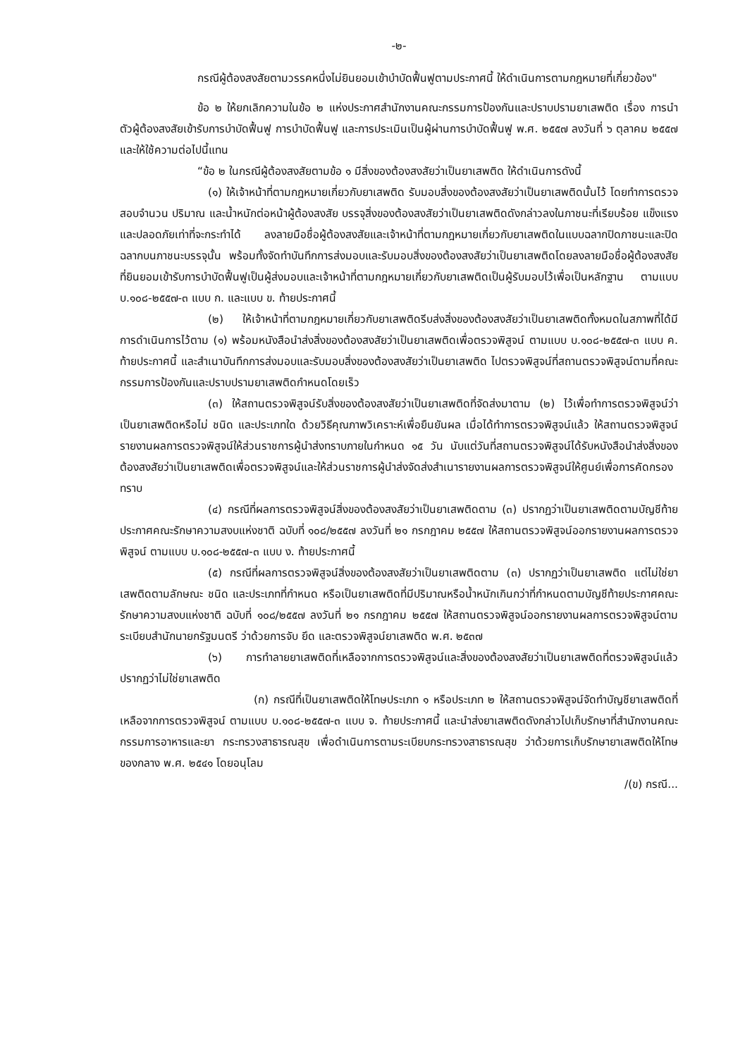-๒-
กรณีผู้ต้องสงสัยตามวรรคหนึ่งไม่ยินยอมเข้าบำบัดฟื้นฟูตามประกาศนี้ ให้ดำเนินการตามกฎหมายที่เกี่ยวข้อง"
ข้อ ๒ ให้ยกเลิกความในข้อ ๒ แห่งประกาศสำนักงานคณะกรรมการป้องกันและปราบปรามยาเสพติด เรื่อง การนำตัวผู้ต้องสงสัยเข้ารับการบำบัดฟื้นฟู การบำบัดฟื้นฟู และการประเมินเป็นผู้ผ่านการบำบัดฟื้นฟู พ.ศ. ๒๕๕๗ ลงวันที่ ๖ ตุลาคม ๒๕๕๗ และให้ใช้ความต่อไปนี้แทน
“ข้อ ๒ ในกรณีผู้ต้องสงสัยตามข้อ ๑ มีสิ่งของต้องสงสัยว่าเป็นยาเสพติด ให้ดำเนินการดังนี้
(๑) ให้เจ้าหน้าที่ตามกฎหมายเกี่ยวกับยาเสพติด รับมอบสิ่งของต้องสงสัยว่าเป็นยาเสพติดนั้นไว้ โดยทำการตรวจสอบจำนวน ปริมาณ และน้ำหนักต่อหน้าผู้ต้องสงสัย บรรจุสิ่งของต้องสงสัยว่าเป็นยาเสพติดดังกล่าวลงในภาชนะที่เรียบร้อย แข็งแรง และปลอดภัยเท่าที่จะกระทำได้ ลงลายมือชื่อผู้ต้องสงสัยและเจ้าหน้าที่ตามกฎหมายเกี่ยวกับยาเสพติดในแบบฉลากปิดภาชนะและปิดฉลากบนภาชนะบรรจุนั้น พร้อมทั้งจัดทำบันทึกการส่งมอบและรับมอบสิ่งของต้องสงสัยว่าเป็นยาเสพติดโดยลงลายมือชื่อผู้ต้องสงสัยที่ยินยอมเข้ารับการบำบัดฟื้นฟูเป็นผู้ส่งมอบและเจ้าหน้าที่ตามกฎหมายเกี่ยวกับยาเสพติดเป็นผู้รับมอบไว้เพื่อเป็นหลักฐาน ตามแบบ บ.๑๐๘-๒๕๕๗-๓ แบบ ก. และแบบ ข. ท้ายประกาศนี้
(๒) ให้เจ้าหน้าที่ตามกฎหมายเกี่ยวกับยาเสพติดรีบส่งสิ่งของต้องสงสัยว่าเป็นยาเสพติดทั้งหมดในสภาพที่ได้มีการดำเนินการไว้ตาม (๑) พร้อมหนังสือนำส่งสิ่งของต้องสงสัยว่าเป็นยาเสพติดเพื่อตรวจพิสูจน์ ตามแบบ บ.๑๐๘-๒๕๕๗-๓ แบบ ค. ท้ายประกาศนี้ และสำเนาบันทึกการส่งมอบและรับมอบสิ่งของต้องสงสัยว่าเป็นยาเสพติด ไปตรวจพิสูจน์ที่สถานตรวจพิสูจน์ตามที่คณะกรรมการป้องกันและปราบปรามยาเสพติดกำหนดโดยเร็ว
(๓) ให้สถานตรวจพิสูจน์รับสิ่งของต้องสงสัยว่าเป็นยาเสพติดที่จัดส่งมาตาม (๒) ไว้เพื่อทำการตรวจพิสูจน์ว่าเป็นยาเสพติดหรือไม่ ชนิด และประเภทใด ด้วยวิธีคุณภาพวิเคราะห์เพื่อยืนยันผล เมื่อได้ทำการตรวจพิสูจน์แล้ว ให้สถานตรวจพิสูจน์รายงานผลการตรวจพิสูจน์ให้ส่วนราชการผู้นำส่งทราบภายในกำหนด ๑๕ วัน นับแต่วันที่สถานตรวจพิสูจน์ได้รับหนังสือนำส่งสิ่งของต้องสงสัยว่าเป็นยาเสพติดเพื่อตรวจพิสูจน์และให้ส่วนราชการผู้นำส่งจัดส่งสำเนารายงานผลการตรวจพิสูจน์ให้ศูนย์เพื่อการคัดกรองทราบ
(๔) กรณีที่ผลการตรวจพิสูจน์สิ่งของต้องสงสัยว่าเป็นยาเสพติดตาม (๓) ปรากฏว่าเป็นยาเสพติดตามบัญชีท้ายประกาศคณะรักษาความสงบแห่งชาติ ฉบับที่ ๑๐๘/๒๕๕๗ ลงวันที่ ๒๑ กรกฎาคม ๒๕๕๗ ให้สถานตรวจพิสูจน์ออกรายงานผลการตรวจพิสูจน์ ตามแบบ บ.๑๐๘-๒๕๕๗-๓ แบบ ง. ท้ายประกาศนี้
(๕) กรณีที่ผลการตรวจพิสูจน์สิ่งของต้องสงสัยว่าเป็นยาเสพติดตาม (๓) ปรากฏว่าเป็นยาเสพติด แต่ไม่ใช่ยาเสพติดตามลักษณะ ชนิด และประเภทที่กำหนด หรือเป็นยาเสพติดที่มีปริมาณหรือน้ำหนักเกินกว่าที่กำหนดตามบัญชีท้ายประกาศคณะรักษาความสงบแห่งชาติ ฉบับที่ ๑๐๘/๒๕๕๗ ลงวันที่ ๒๑ กรกฎาคม ๒๕๕๗ ให้สถานตรวจพิสูจน์ออกรายงานผลการตรวจพิสูจน์ตามระเบียบสำนักนายกรัฐมนตรี ว่าด้วยการจับ ยึด และตรวจพิสูจน์ยาเสพติด พ.ศ. ๒๕๓๗
(๖) การทำลายยาเสพติดที่เหลือจากการตรวจพิสูจน์และสิ่งของต้องสงสัยว่าเป็นยาเสพติดที่ตรวจพิสูจน์แล้วปรากฏว่าไม่ใช่ยาเสพติด
(ก) กรณีที่เป็นยาเสพติดให้โทษประเภท ๑ หรือประเภท ๒ ให้สถานตรวจพิสูจน์จัดทำบัญชียาเสพติดที่เหลือจากการตรวจพิสูจน์ ตามแบบ บ.๑๐๘-๒๕๕๗-๓ แบบ จ. ท้ายประกาศนี้ และนำส่งยาเสพติดดังกล่าวไปเก็บรักษาที่สำนักงานคณะกรรมการอาหารและยา กระทรวงสาธารณสุข เพื่อดำเนินการตามระเบียบกระทรวงสาธารณสุข ว่าด้วยการเก็บรักษายาเสพติดให้โทษของกลาง พ.ศ. ๒๕๔๑ โดยอนุโลม
/(ข) กรณี...